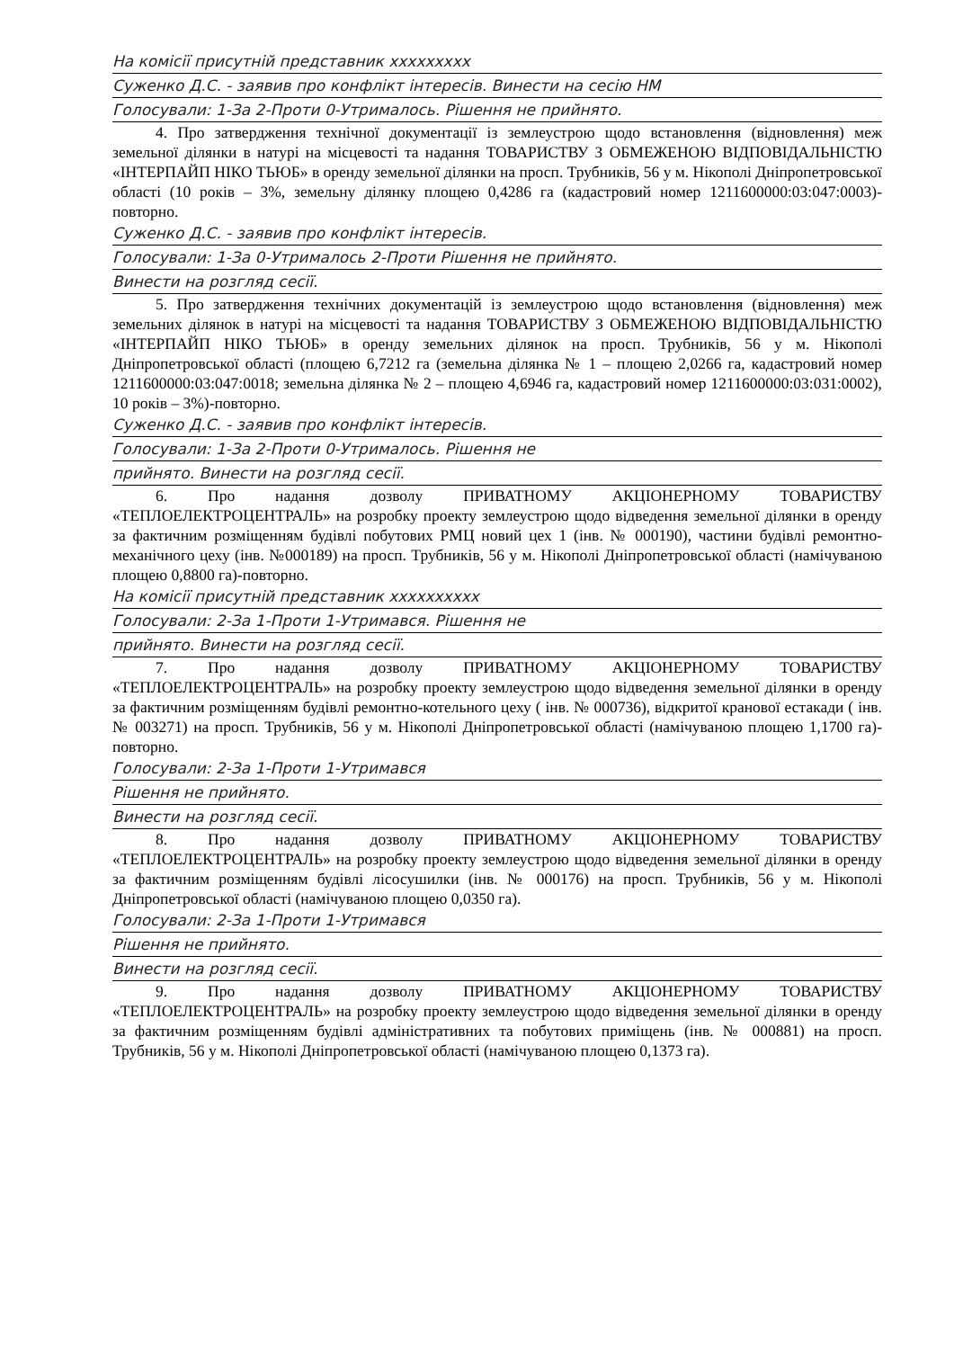На комісії присутній представник ххххххххх
Суженко Д.С. - заявив про конфлікт інтересів. Винести на сесію НМ
Голосували: 1-За 2-Проти 0-Утрималось. Рішення не прийнято.
4. Про затвердження технічної документації із землеустрою щодо встановлення (відновлення) меж земельної ділянки в натурі на місцевості та надання ТОВАРИСТВУ З ОБМЕЖЕНОЮ ВІДПОВІДАЛЬНІСТЮ «ІНТЕРПАЙП НІКО ТЬЮБ» в оренду земельної ділянки на просп. Трубників, 56 у м. Нікополі Дніпропетровської області (10 років – 3%, земельну ділянку площею 0,4286 га (кадастровий номер 1211600000:03:047:0003)-повторно.
Суженко Д.С. - заявив про конфлікт інтересів.
Голосували: 1-За 0-Утрималось 2-Проти Рішення не прийнято.
Винести на розгляд сесії.
5. Про затвердження технічних документацій із землеустрою щодо встановлення (відновлення) меж земельних ділянок в натурі на місцевості та надання ТОВАРИСТВУ З ОБМЕЖЕНОЮ ВІДПОВІДАЛЬНІСТЮ «ІНТЕРПАЙП НІКО ТЬЮБ» в оренду земельних ділянок на просп. Трубників, 56 у м. Нікополі Дніпропетровської області (площею 6,7212 га (земельна ділянка № 1 – площею 2,0266 га, кадастровий номер 1211600000:03:047:0018; земельна ділянка № 2 – площею 4,6946 га, кадастровий номер 1211600000:03:031:0002), 10 років – 3%)-повторно.
Суженко Д.С. - заявив про конфлікт інтересів.
Голосували: 1-За 2-Проти 0-Утрималось. Рішення не
прийнято. Винести на розгляд сесії.
6. Про надання дозволу ПРИВАТНОМУ АКЦІОНЕРНОМУ ТОВАРИСТВУ «ТЕПЛОЕЛЕКТРОЦЕНТРАЛЬ» на розробку проекту землеустрою щодо відведення земельної ділянки в оренду за фактичним розміщенням будівлі побутових РМЦ новий цех 1 (інв. № 000190), частини будівлі ремонтно-механічного цеху (інв. №000189) на просп. Трубників, 56 у м. Нікополі Дніпропетровської області (намічуваною площею 0,8800 га)-повторно.
На комісії присутній представник хххххххххх
Голосували: 2-За 1-Проти 1-Утримався. Рішення не
прийнято. Винести на розгляд сесії.
7. Про надання дозволу ПРИВАТНОМУ АКЦІОНЕРНОМУ ТОВАРИСТВУ «ТЕПЛОЕЛЕКТРОЦЕНТРАЛЬ» на розробку проекту землеустрою щодо відведення земельної ділянки в оренду за фактичним розміщенням будівлі ремонтно-котельного цеху ( інв. № 000736), відкритої кранової естакади ( інв. № 003271) на просп. Трубників, 56 у м. Нікополі Дніпропетровської області (намічуваною площею 1,1700 га)-повторно.
Голосували: 2-За 1-Проти 1-Утримався
Рішення не прийнято.
Винести на розгляд сесії.
8. Про надання дозволу ПРИВАТНОМУ АКЦІОНЕРНОМУ ТОВАРИСТВУ «ТЕПЛОЕЛЕКТРОЦЕНТРАЛЬ» на розробку проекту землеустрою щодо відведення земельної ділянки в оренду за фактичним розміщенням будівлі лісосушилки (інв. № 000176) на просп. Трубників, 56 у м. Нікополі Дніпропетровської області (намічуваною площею 0,0350 га).
Голосували: 2-За 1-Проти 1-Утримався
Рішення не прийнято.
Винести на розгляд сесії.
9. Про надання дозволу ПРИВАТНОМУ АКЦІОНЕРНОМУ ТОВАРИСТВУ «ТЕПЛОЕЛЕКТРОЦЕНТРАЛЬ» на розробку проекту землеустрою щодо відведення земельної ділянки в оренду за фактичним розміщенням будівлі адміністративних та побутових приміщень (інв. № 000881) на просп. Трубників, 56 у м. Нікополі Дніпропетровської області (намічуваною площею 0,1373 га).